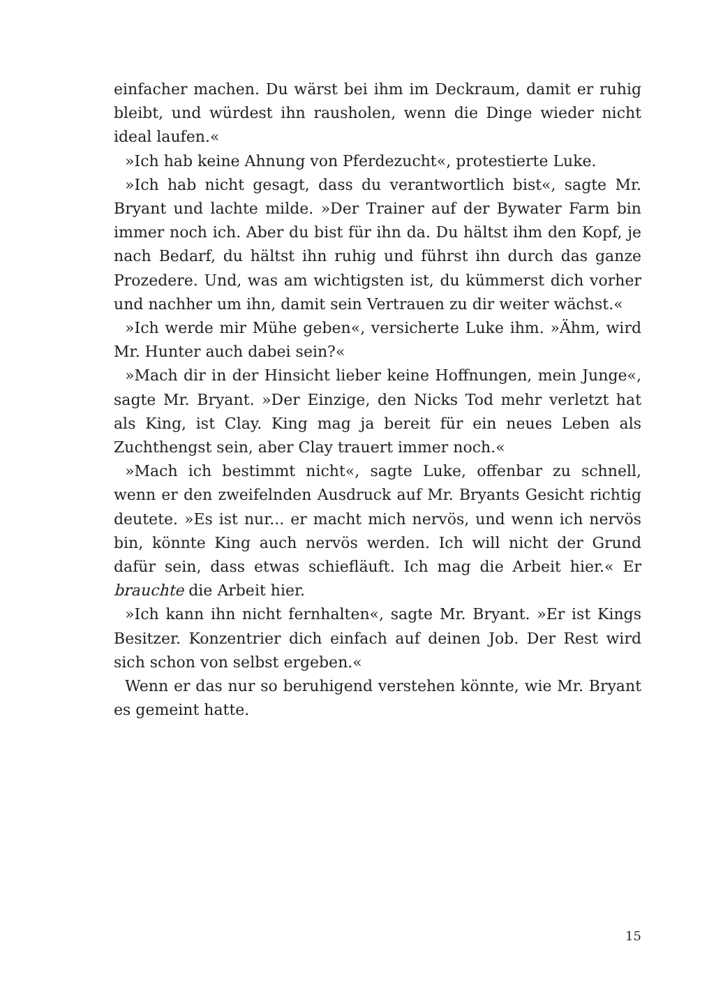einfacher machen. Du wärst bei ihm im Deckraum, damit er ruhig bleibt, und würdest ihn rausholen, wenn die Dinge wieder nicht ideal laufen.«
»Ich hab keine Ahnung von Pferdezucht«, protestierte Luke.
»Ich hab nicht gesagt, dass du verantwortlich bist«, sagte Mr. Bryant und lachte milde. »Der Trainer auf der Bywater Farm bin immer noch ich. Aber du bist für ihn da. Du hältst ihm den Kopf, je nach Bedarf, du hältst ihn ruhig und führst ihn durch das ganze Prozedere. Und, was am wichtigsten ist, du kümmerst dich vorher und nachher um ihn, damit sein Vertrauen zu dir weiter wächst.«
»Ich werde mir Mühe geben«, versicherte Luke ihm. »Ähm, wird Mr. Hunter auch dabei sein?«
»Mach dir in der Hinsicht lieber keine Hoffnungen, mein Junge«, sagte Mr. Bryant. »Der Einzige, den Nicks Tod mehr verletzt hat als King, ist Clay. King mag ja bereit für ein neues Leben als Zuchthengst sein, aber Clay trauert immer noch.«
»Mach ich bestimmt nicht«, sagte Luke, offenbar zu schnell, wenn er den zweifelnden Ausdruck auf Mr. Bryants Gesicht richtig deutete. »Es ist nur... er macht mich nervös, und wenn ich nervös bin, könnte King auch nervös werden. Ich will nicht der Grund dafür sein, dass etwas schiefläuft. Ich mag die Arbeit hier.« Er brauchte die Arbeit hier.
»Ich kann ihn nicht fernhalten«, sagte Mr. Bryant. »Er ist Kings Besitzer. Konzentrier dich einfach auf deinen Job. Der Rest wird sich schon von selbst ergeben.«
Wenn er das nur so beruhigend verstehen könnte, wie Mr. Bryant es gemeint hatte.
15